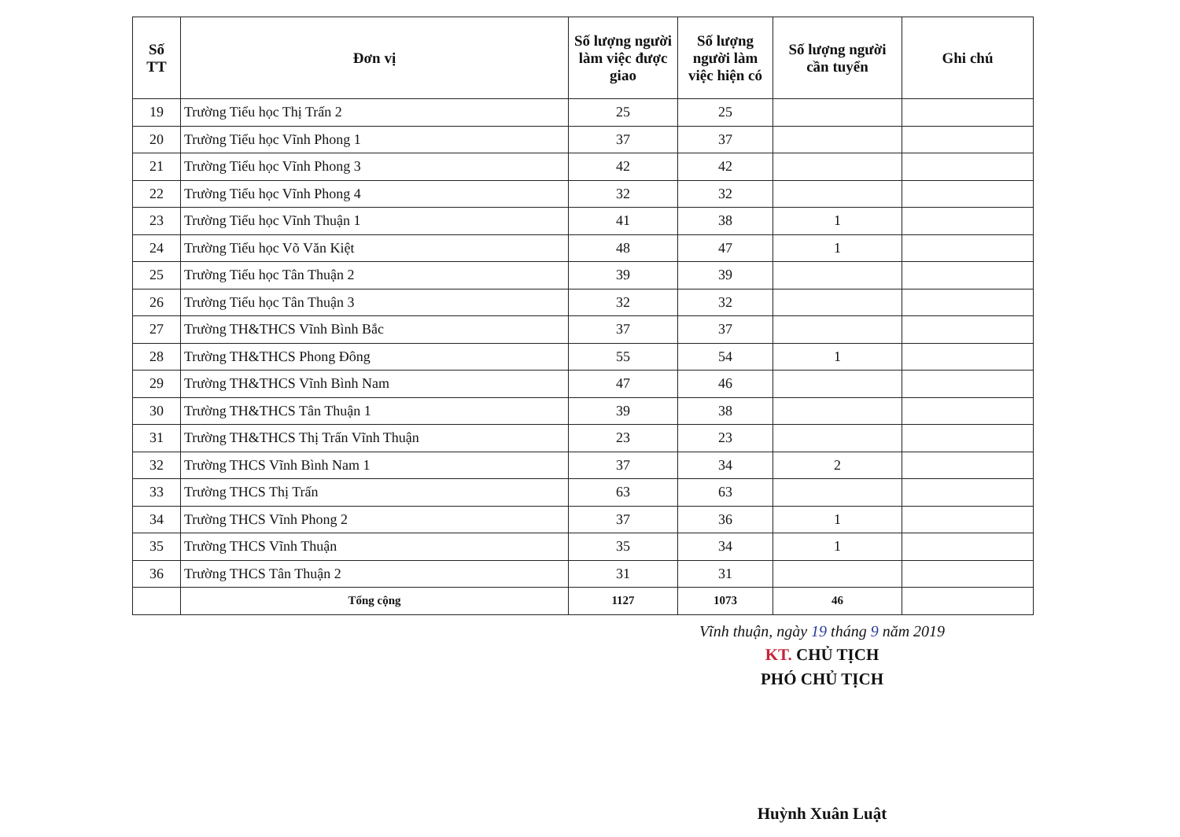| Số TT | Đơn vị | Số lượng người làm việc được giao | Số lượng người làm việc hiện có | Số lượng người cần tuyển | Ghi chú |
| --- | --- | --- | --- | --- | --- |
| 19 | Trường Tiểu học Thị Trấn 2 | 25 | 25 | | |
| 20 | Trường Tiểu học Vĩnh Phong 1 | 37 | 37 | | |
| 21 | Trường Tiểu học Vĩnh Phong 3 | 42 | 42 | | |
| 22 | Trường Tiểu học Vĩnh Phong 4 | 32 | 32 | | |
| 23 | Trường Tiểu học Vĩnh Thuận 1 | 41 | 38 | 1 | |
| 24 | Trường Tiểu học Võ Văn Kiệt | 48 | 47 | 1 | |
| 25 | Trường Tiểu học Tân Thuận 2 | 39 | 39 | | |
| 26 | Trường Tiểu học Tân Thuận 3 | 32 | 32 | | |
| 27 | Trường TH&THCS Vĩnh Bình Bắc | 37 | 37 | | |
| 28 | Trường TH&THCS Phong Đông | 55 | 54 | 1 | |
| 29 | Trường TH&THCS Vĩnh Bình Nam | 47 | 46 | | |
| 30 | Trường TH&THCS Tân Thuận 1 | 39 | 38 | | |
| 31 | Trường TH&THCS Thị Trấn Vĩnh Thuận | 23 | 23 | | |
| 32 | Trường THCS Vĩnh Bình Nam 1 | 37 | 34 | 2 | |
| 33 | Trường THCS Thị Trấn | 63 | 63 | | |
| 34 | Trường THCS Vĩnh Phong 2 | 37 | 36 | 1 | |
| 35 | Trường THCS Vĩnh Thuận | 35 | 34 | 1 | |
| 36 | Trường THCS Tân Thuận 2 | 31 | 31 | | |
| | Tổng cộng | 1127 | 1073 | 46 | |
Vĩnh thuận, ngày 19 tháng 9 năm 2019
KT. CHỦ TỊCH
PHÓ CHỦ TỊCH
Huỳnh Xuân Luật